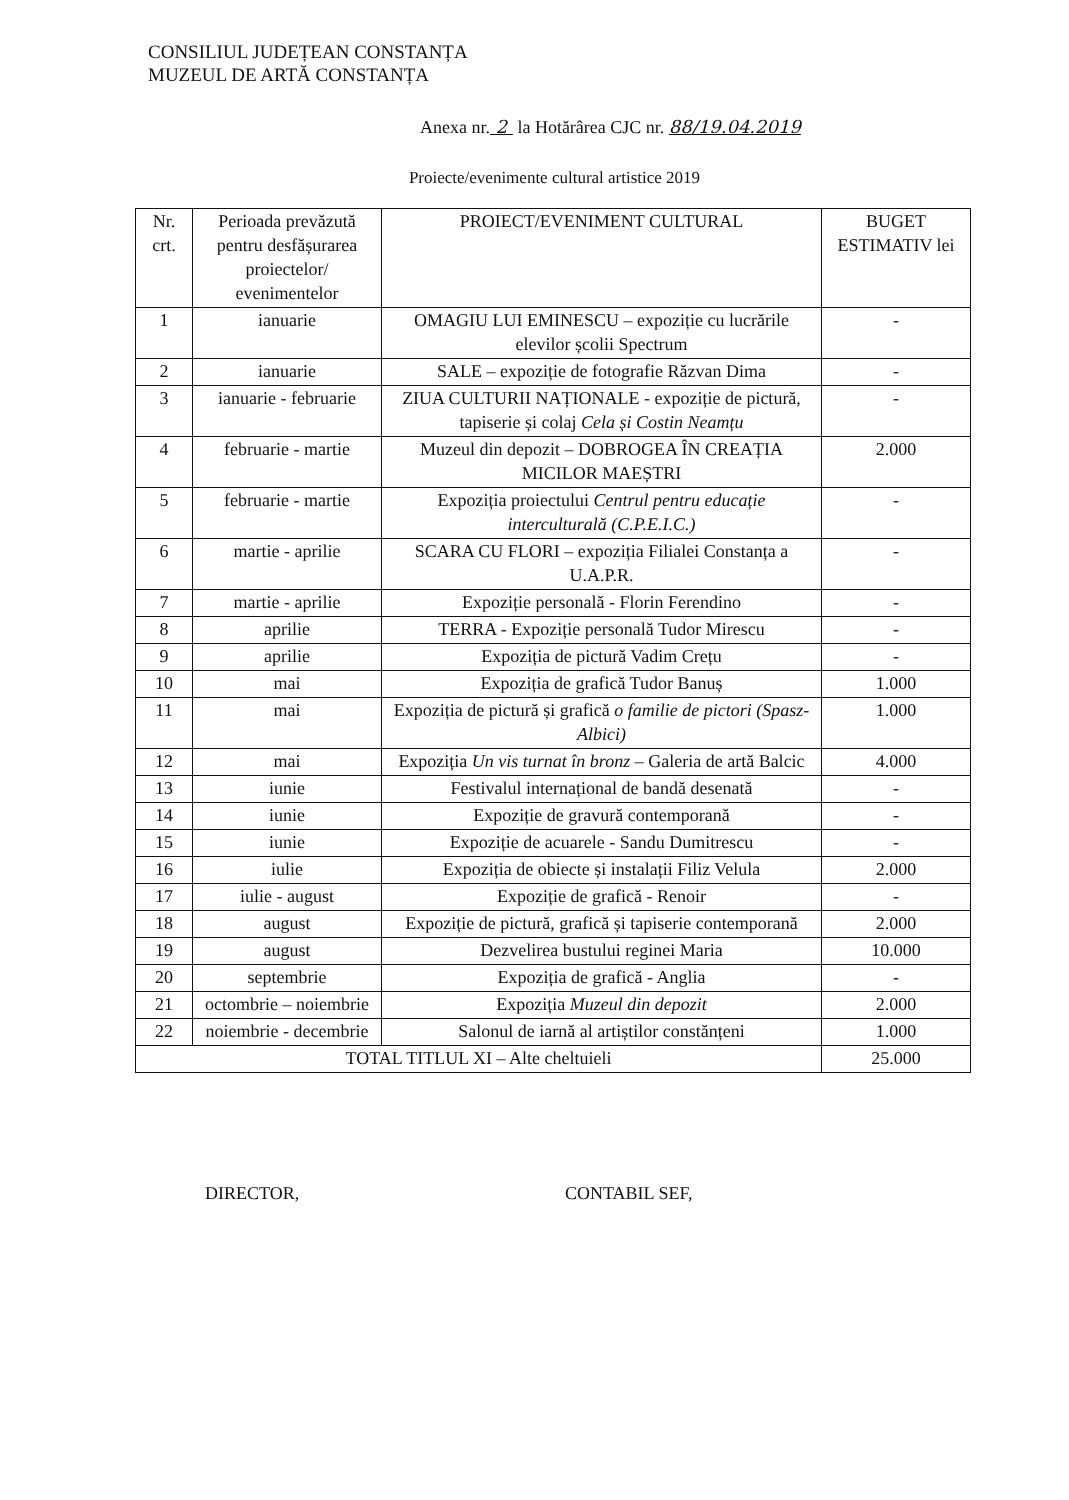CONSILIUL JUDEȚEAN CONSTANȚA
MUZEUL DE ARTĂ CONSTANȚA
Anexa nr. 2 la Hotărârea CJC nr. 88/19.04.2019
Proiecte/evenimente cultural artistice 2019
| Nr. crt. | Perioada prevăzută pentru desfășurarea proiectelor/ evenimentelor | PROIECT/EVENIMENT CULTURAL | BUGET ESTIMATIV lei |
| --- | --- | --- | --- |
| 1 | ianuarie | OMAGIU LUI EMINESCU – expoziție cu lucrările elevilor școlii Spectrum | - |
| 2 | ianuarie | SALE – expoziție de fotografie Răzvan Dima | - |
| 3 | ianuarie - februarie | ZIUA CULTURII NAȚIONALE - expoziție de pictură, tapiserie și colaj Cela și Costin Neamțu | - |
| 4 | februarie - martie | Muzeul din depozit – DOBROGEA ÎN CREAȚIA MICILOR MAEȘTRI | 2.000 |
| 5 | februarie - martie | Expoziția proiectului Centrul pentru educație interculturală (C.P.E.I.C.) | - |
| 6 | martie - aprilie | SCARA CU FLORI – expoziția Filialei Constanța a U.A.P.R. | - |
| 7 | martie - aprilie | Expoziție personală - Florin Ferendino | - |
| 8 | aprilie | TERRA - Expoziție personală Tudor Mirescu | - |
| 9 | aprilie | Expoziția de pictură Vadim Crețu | - |
| 10 | mai | Expoziția de grafică Tudor Banuș | 1.000 |
| 11 | mai | Expoziția de pictură și grafică o familie de pictori (Spasz-Albici) | 1.000 |
| 12 | mai | Expoziția Un vis turnat în bronz – Galeria de artă Balcic | 4.000 |
| 13 | iunie | Festivalul internațional de bandă desenată | - |
| 14 | iunie | Expoziție de gravură contemporană | - |
| 15 | iunie | Expoziție de acuarele - Sandu Dumitrescu | - |
| 16 | iulie | Expoziția de obiecte și instalații Filiz Velula | 2.000 |
| 17 | iulie - august | Expoziție de grafică - Renoir | - |
| 18 | august | Expoziție de pictură, grafică și tapiserie contemporană | 2.000 |
| 19 | august | Dezvelirea bustului reginei Maria | 10.000 |
| 20 | septembrie | Expoziția de grafică - Anglia | - |
| 21 | octombrie – noiembrie | Expoziția Muzeul din depozit | 2.000 |
| 22 | noiembrie - decembrie | Salonul de iarnă al artiștilor constănțeni | 1.000 |
| TOTAL TITLUL XI – Alte cheltuieli | | | 25.000 |
DIRECTOR, CONTABIL SEF,